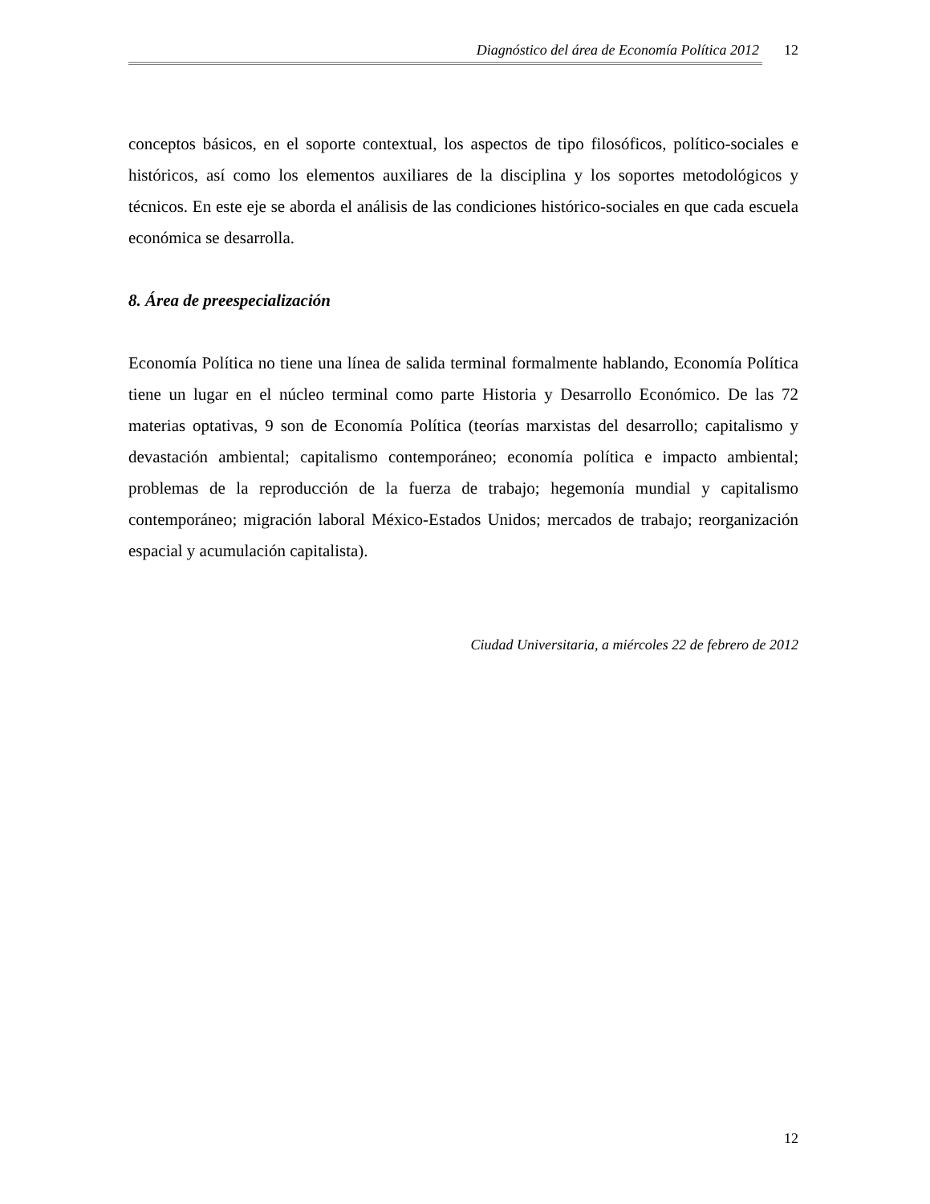Diagnóstico del área de Economía Política 2012 12
conceptos básicos, en el soporte contextual, los aspectos de tipo filosóficos, político-sociales e históricos, así como los elementos auxiliares de la disciplina y los soportes metodológicos y técnicos. En este eje se aborda el análisis de las condiciones histórico-sociales en que cada escuela económica se desarrolla.
8. Área de preespecialización
Economía Política no tiene una línea de salida terminal formalmente hablando, Economía Política tiene un lugar en el núcleo terminal como parte Historia y Desarrollo Económico. De las 72 materias optativas, 9 son de Economía Política (teorías marxistas del desarrollo; capitalismo y devastación ambiental; capitalismo contemporáneo; economía política e impacto ambiental; problemas de la reproducción de la fuerza de trabajo; hegemonía mundial y capitalismo contemporáneo; migración laboral México-Estados Unidos; mercados de trabajo; reorganización espacial y acumulación capitalista).
Ciudad Universitaria, a miércoles 22 de febrero de 2012
12